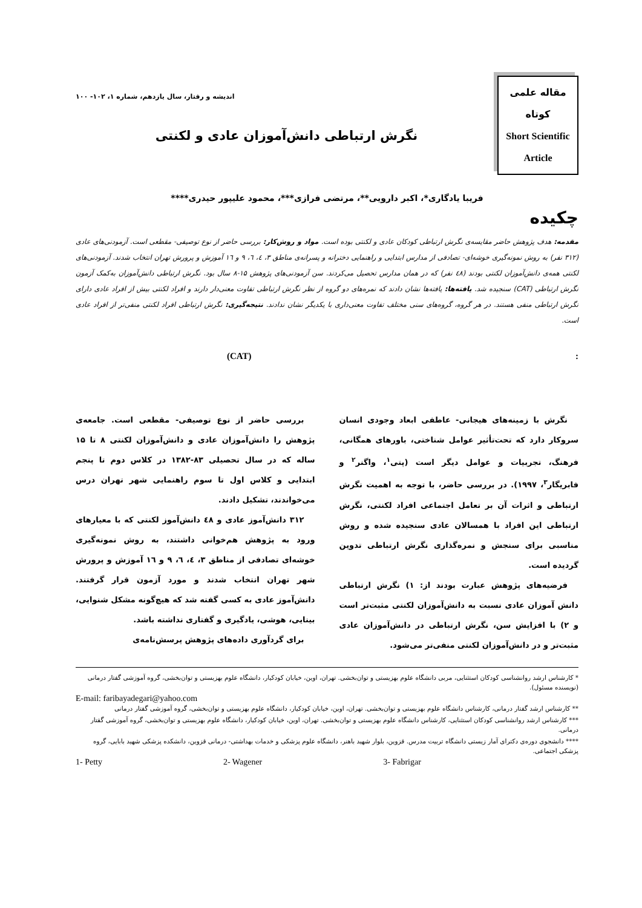مقاله علمی
کوتاه
Short Scientific
Article
اندیشه و رفتار، سال یازدهم، شماره ۱، ۱۰۲- ۱۰۰
نگرش ارتباطی دانش‌آموزان عادی و لکنتی
فریبا یادگاری*، اکبر دارویی**، مرتضی فرازی***، محمود علیپور حیدری****
چکیده
مقدمه: هدف پژوهش حاضر مقایسه‌ی نگرش ارتباطی کودکان عادی و لکنتی بوده است. مواد و روش‌کار: بررسی حاضر از نوع توصیفی- مقطعی است. آزمودنی‌های عادی (۳۱۲ نفر) به روش نمونه‌گیری خوشه‌ای- تصادفی از مدارس ابتدایی و راهنمایی دخترانه و پسرانه‌ی مناطق ۳، ٤، ٦، ۹ و ١٦ آموزش و پرورش تهران انتخاب شدند. آزمودنی‌های لکنتی همه‌ی دانش‌آموزان لکنتی بودند (٤٨ نفر) که در همان مدارس تحصیل می‌کردند. سن آزمودنی‌های پژوهش ۱۵-۸ سال بود. نگرش ارتباطی دانش‌آموزان به‌کمک آزمون نگرش ارتباطی (CAT) سنجیده شد. یافته‌ها: یافته‌ها نشان دادند که نمره‌های دو گروه از نظر نگرش ارتباطی تفاوت معنی‌دار دارند و افراد لکنتی بیش از افراد عادی دارای نگرش ارتباطی منفی هستند. در هر گروه، گروه‌های سنی مختلف تفاوت معنی‌داری با یکدیگر نشان ندادند. نتیجه‌گیری: نگرش ارتباطی افراد لکنتی منفی‌تر از افراد عادی است.
: (CAT)
نگرش با زمینه‌های هیجانی- عاطفی ابعاد وجودی انسان سروکار دارد که تحت‌تأثیر عوامل شناختی، باورهای همگانی، فرهنگ، تجربیات و عوامل دیگر است (پتی<sup>۱</sup>، واگنر<sup>۲</sup> و فابریگار<sup>۳</sup>، ۱۹۹۷). در بررسی حاضر، با توجه به اهمیت نگرش ارتباطی و اثرات آن بر تعامل اجتماعی افراد لکنتی، نگرش ارتباطی این افراد با همسالان عادی سنجیده شده و روش مناسبی برای سنجش و نمره‌گذاری نگرش ارتباطی تدوین گردیده است.
فرضیه‌های پژوهش عبارت بودند از: ۱) نگرش ارتباطی دانش آموزان عادی نسبت به دانش‌آموزان لکنتی مثبت‌تر است و ۲) با افزایش سن، نگرش ارتباطی در دانش‌آموزان عادی مثبت‌تر و در دانش‌آموزان لکنتی منفی‌تر می‌شود.
بررسی حاضر از نوع توصیفی- مقطعی است. جامعه‌ی پژوهش را دانش‌آموزان عادی و دانش‌آموزان لکنتی ۸ تا ۱۵ ساله که در سال تحصیلی ۸۳-۱۳۸۲ در کلاس دوم تا پنجم ابتدایی و کلاس اول تا سوم راهنمایی شهر تهران درس می‌خواندند، تشکیل دادند.
۳۱۲ دانش‌آموز عادی و ٤٨ دانش‌آموز لکنتی که با معیارهای ورود به پژوهش هم‌خوانی داشتند، به روش نمونه‌گیری خوشه‌ای تصادفی از مناطق ۳، ٤، ٦، ۹ و ١٦ آموزش و پرورش شهر تهران انتخاب شدند و مورد آزمون قرار گرفتند. دانش‌آموز عادی به کسی گفته شد که هیچ‌گونه مشکل شنوایی، بینایی، هوشی، یادگیری و گفتاری نداشته باشد.
برای گردآوری داده‌های پژوهش پرسش‌نامه‌ی
* کارشناس ارشد روانشناسی کودکان استثنایی، مربی دانشگاه علوم بهزیستی و توان‌بخشی. تهران، اوین، خیابان کودکیار، دانشگاه علوم بهزیستی و توان‌بخشی، گروه آموزشی گفتار درمانی (نویسنده مسئول).
E-mail: faribayadegari@yahoo.com
** کارشناس ارشد گفتار درمانی، کارشناس دانشگاه علوم بهزیستی و توان‌بخشی. تهران، اوین، خیابان کودکیار، دانشگاه علوم بهزیستی و توان‌بخشی، گروه آموزشی گفتار درمانی
*** کارشناس ارشد روانشناسی کودکان استثنایی، کارشناس دانشگاه علوم بهزیستی و توان‌بخشی. تهران، اوین، خیابان کودکیار، دانشگاه علوم بهزیستی و توان‌بخشی، گروه آموزشی گفتار درمانی.
**** دانشجوی دوره‌ی دکترای آمار زیستی دانشگاه تربیت مدرس. قزوین، بلوار شهید باهنر، دانشگاه علوم پزشکی و خدمات بهداشتی- درمانی قزوین، دانشکده پزشکی شهید بابایی، گروه پزشکی اجتماعی.
1- Petty 2- Wagener 3- Fabrigar